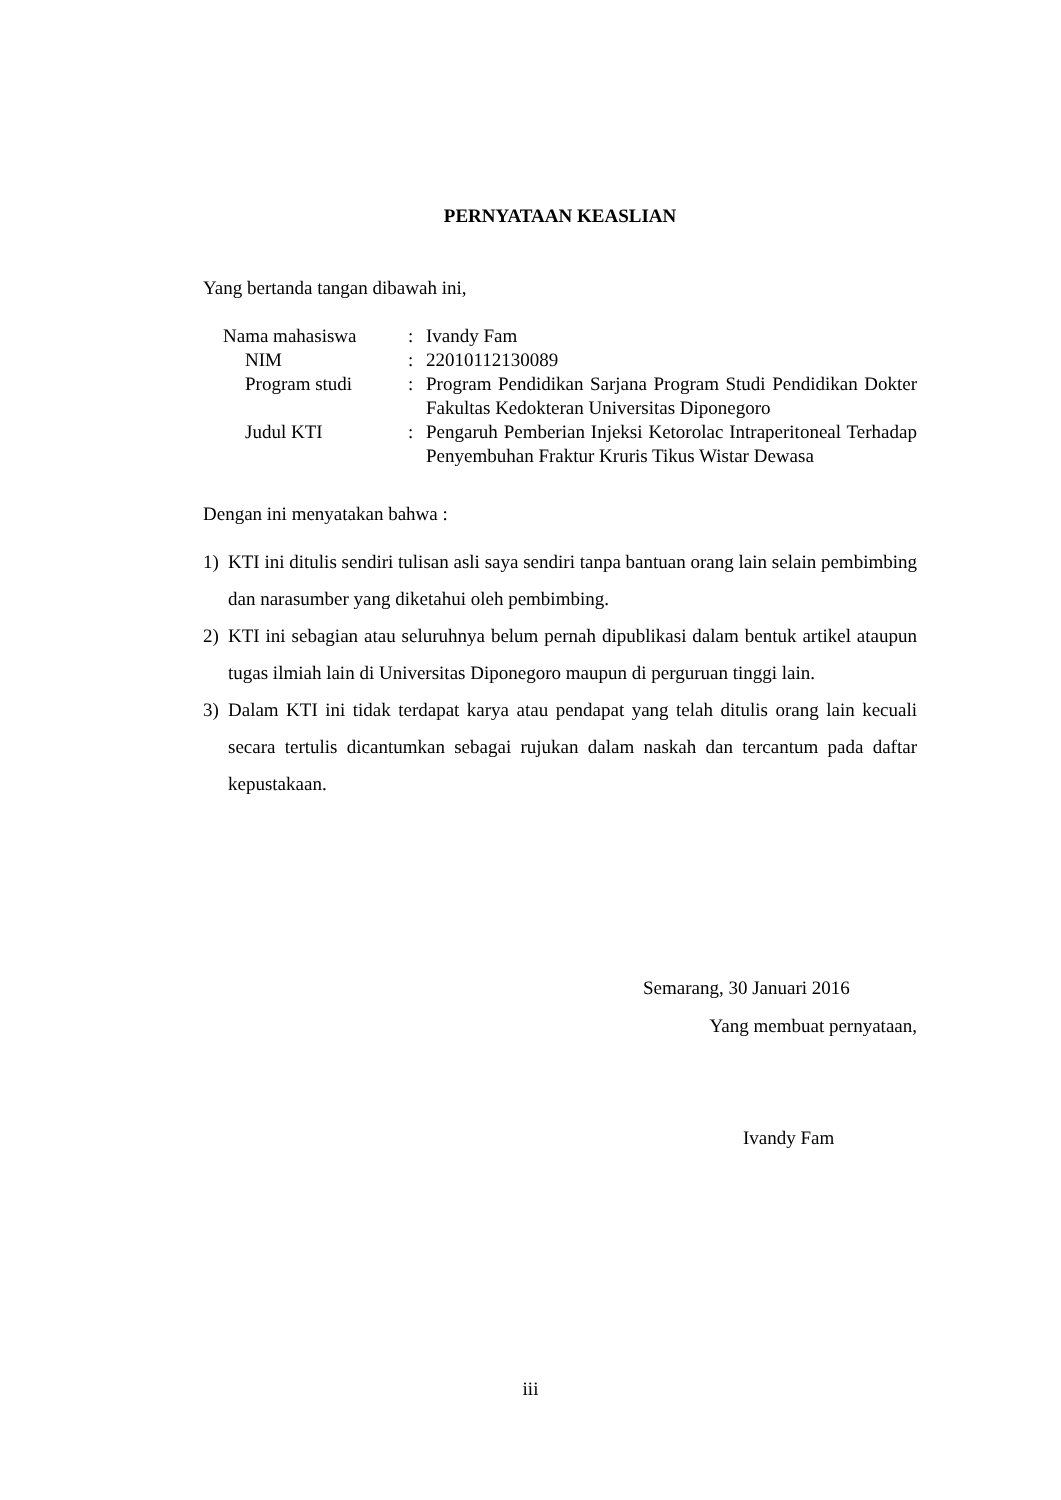PERNYATAAN KEASLIAN
Yang bertanda tangan dibawah ini,
| Nama mahasiswa | : | Ivandy Fam |
| NIM | : | 22010112130089 |
| Program studi | : | Program Pendidikan Sarjana Program Studi Pendidikan Dokter Fakultas Kedokteran Universitas Diponegoro |
| Judul KTI | : | Pengaruh Pemberian Injeksi Ketorolac Intraperitoneal Terhadap Penyembuhan Fraktur Kruris Tikus Wistar Dewasa |
Dengan ini menyatakan bahwa :
1) KTI ini ditulis sendiri tulisan asli saya sendiri tanpa bantuan orang lain selain pembimbing dan narasumber yang diketahui oleh pembimbing.
2) KTI ini sebagian atau seluruhnya belum pernah dipublikasi dalam bentuk artikel ataupun tugas ilmiah lain di Universitas Diponegoro maupun di perguruan tinggi lain.
3) Dalam KTI ini tidak terdapat karya atau pendapat yang telah ditulis orang lain kecuali secara tertulis dicantumkan sebagai rujukan dalam naskah dan tercantum pada daftar kepustakaan.
Semarang, 30 Januari 2016
Yang membuat pernyataan,
Ivandy Fam
iii